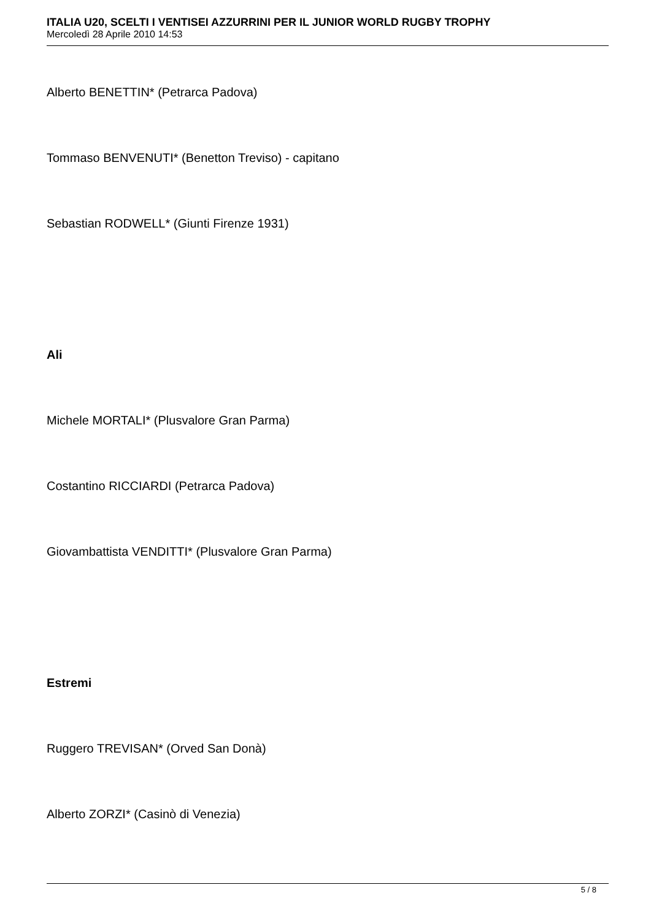ITALIA U20, SCELTI I VENTISEI AZZURRINI PER IL JUNIOR WORLD RUGBY TROPHY
Mercoledì 28 Aprile 2010 14:53
Alberto BENETTIN* (Petrarca Padova)
Tommaso BENVENUTI* (Benetton Treviso) - capitano
Sebastian RODWELL* (Giunti Firenze 1931)
Ali
Michele MORTALI* (Plusvalore Gran Parma)
Costantino RICCIARDI (Petrarca Padova)
Giovambattista VENDITTI* (Plusvalore Gran Parma)
Estremi
Ruggero TREVISAN* (Orved San Donà)
Alberto ZORZI* (Casinò di Venezia)
5 / 8